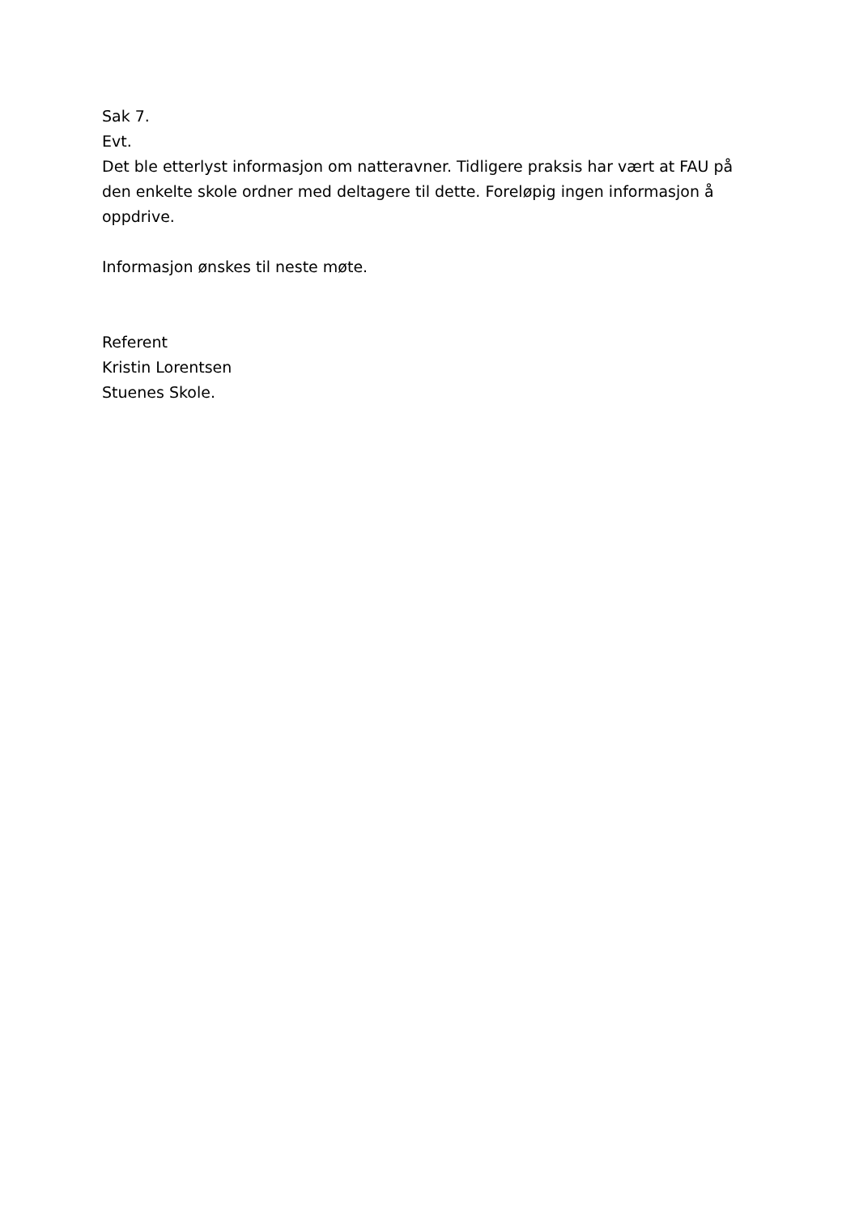Sak 7.
Evt.
Det ble etterlyst informasjon om natteravner. Tidligere praksis har vært at FAU på den enkelte skole ordner med deltagere til dette. Foreløpig ingen informasjon å oppdrive.
Informasjon ønskes til neste møte.
Referent
Kristin Lorentsen
Stuenes Skole.